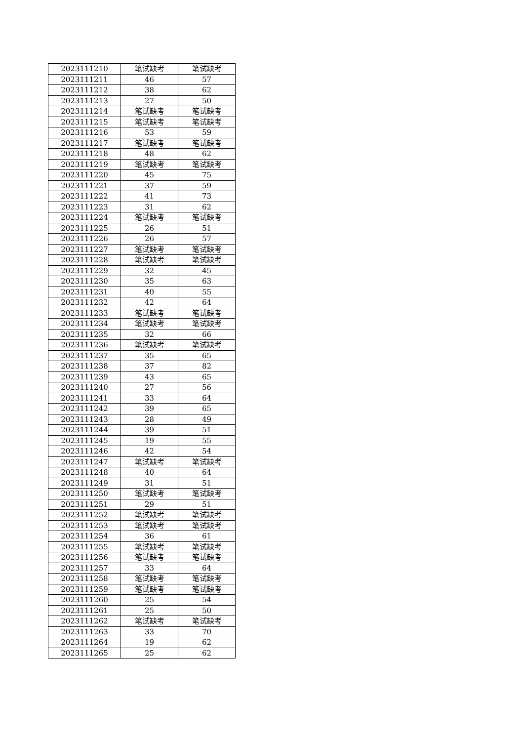| 2023111210 | 笔试缺考 | 笔试缺考 |
| 2023111211 | 46 | 57 |
| 2023111212 | 38 | 62 |
| 2023111213 | 27 | 50 |
| 2023111214 | 笔试缺考 | 笔试缺考 |
| 2023111215 | 笔试缺考 | 笔试缺考 |
| 2023111216 | 53 | 59 |
| 2023111217 | 笔试缺考 | 笔试缺考 |
| 2023111218 | 48 | 62 |
| 2023111219 | 笔试缺考 | 笔试缺考 |
| 2023111220 | 45 | 75 |
| 2023111221 | 37 | 59 |
| 2023111222 | 41 | 73 |
| 2023111223 | 31 | 62 |
| 2023111224 | 笔试缺考 | 笔试缺考 |
| 2023111225 | 26 | 51 |
| 2023111226 | 26 | 57 |
| 2023111227 | 笔试缺考 | 笔试缺考 |
| 2023111228 | 笔试缺考 | 笔试缺考 |
| 2023111229 | 32 | 45 |
| 2023111230 | 35 | 63 |
| 2023111231 | 40 | 55 |
| 2023111232 | 42 | 64 |
| 2023111233 | 笔试缺考 | 笔试缺考 |
| 2023111234 | 笔试缺考 | 笔试缺考 |
| 2023111235 | 32 | 66 |
| 2023111236 | 笔试缺考 | 笔试缺考 |
| 2023111237 | 35 | 65 |
| 2023111238 | 37 | 82 |
| 2023111239 | 43 | 65 |
| 2023111240 | 27 | 56 |
| 2023111241 | 33 | 64 |
| 2023111242 | 39 | 65 |
| 2023111243 | 28 | 49 |
| 2023111244 | 39 | 51 |
| 2023111245 | 19 | 55 |
| 2023111246 | 42 | 54 |
| 2023111247 | 笔试缺考 | 笔试缺考 |
| 2023111248 | 40 | 64 |
| 2023111249 | 31 | 51 |
| 2023111250 | 笔试缺考 | 笔试缺考 |
| 2023111251 | 29 | 51 |
| 2023111252 | 笔试缺考 | 笔试缺考 |
| 2023111253 | 笔试缺考 | 笔试缺考 |
| 2023111254 | 36 | 61 |
| 2023111255 | 笔试缺考 | 笔试缺考 |
| 2023111256 | 笔试缺考 | 笔试缺考 |
| 2023111257 | 33 | 64 |
| 2023111258 | 笔试缺考 | 笔试缺考 |
| 2023111259 | 笔试缺考 | 笔试缺考 |
| 2023111260 | 25 | 54 |
| 2023111261 | 25 | 50 |
| 2023111262 | 笔试缺考 | 笔试缺考 |
| 2023111263 | 33 | 70 |
| 2023111264 | 19 | 62 |
| 2023111265 | 25 | 62 |